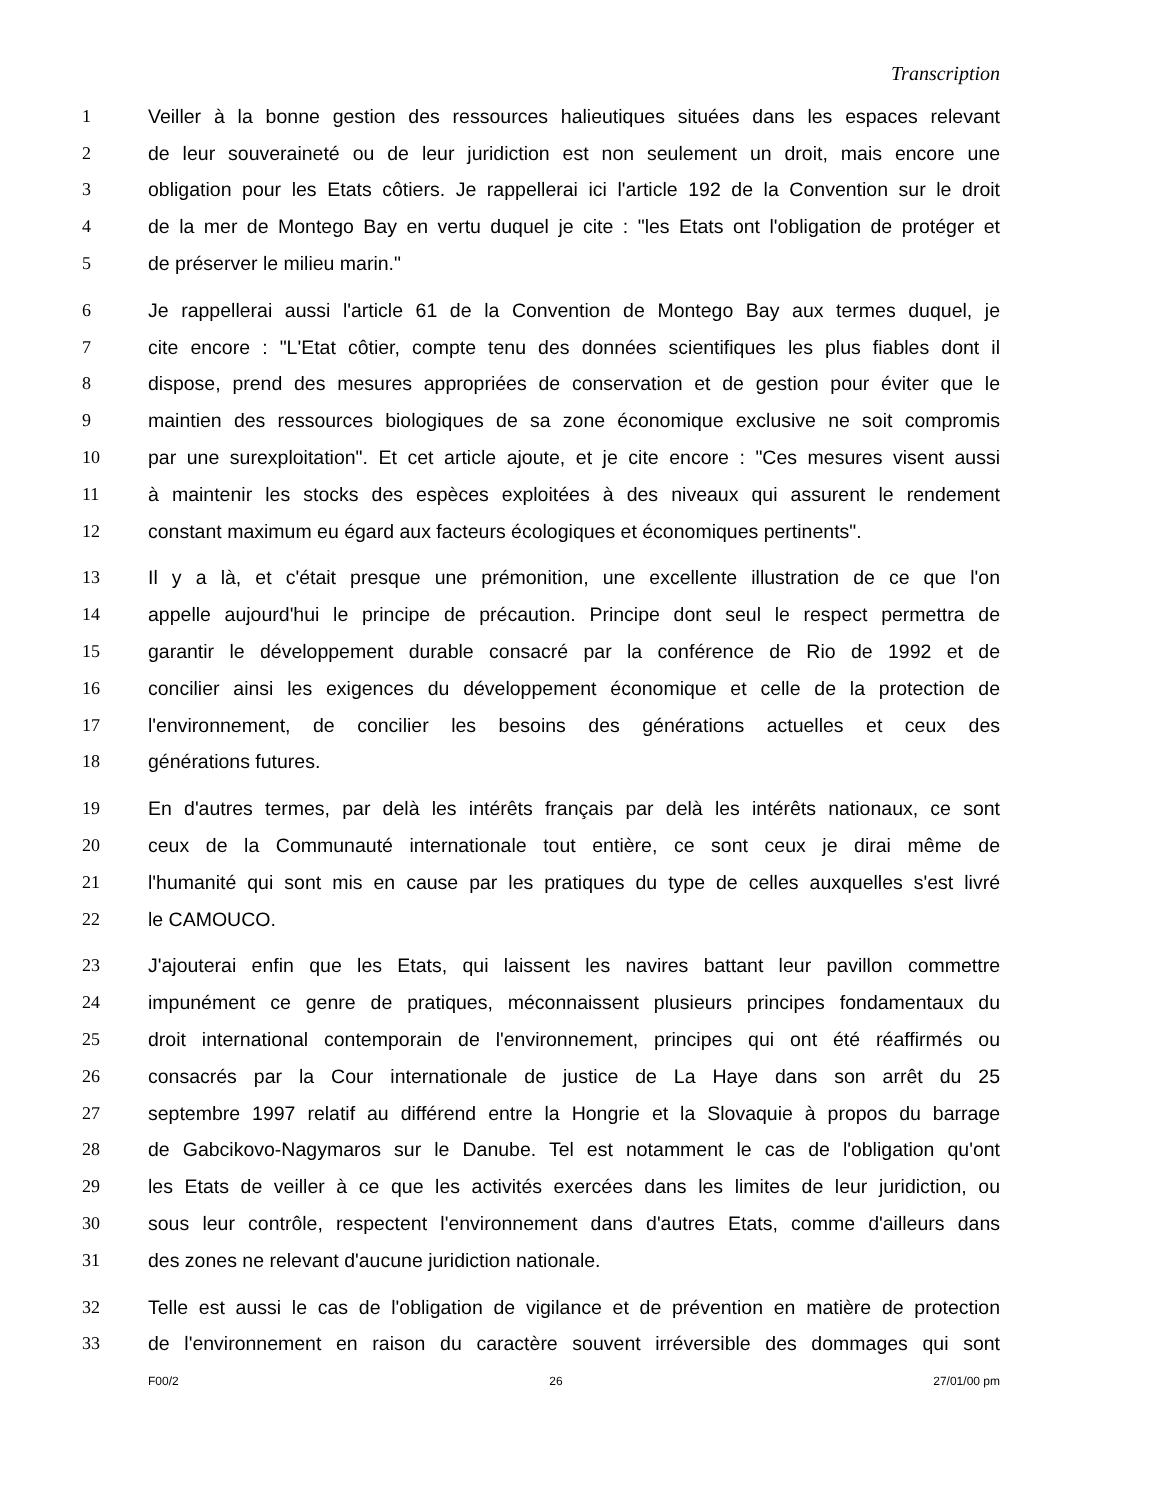Transcription
1 Veiller à la bonne gestion des ressources halieutiques situées dans les espaces relevant
2 de leur souveraineté ou de leur juridiction est non seulement un droit, mais encore une
3 obligation pour les Etats côtiers. Je rappellerai ici l'article 192 de la Convention sur le droit
4 de la mer de Montego Bay en vertu duquel je cite : "les Etats ont l'obligation de protéger et
5 de préserver le milieu marin."
6 Je rappellerai aussi l'article 61 de la Convention de Montego Bay aux termes duquel, je
7 cite encore : "L'Etat côtier, compte tenu des données scientifiques les plus fiables dont il
8 dispose, prend des mesures appropriées de conservation et de gestion pour éviter que le
9 maintien des ressources biologiques de sa zone économique exclusive ne soit compromis
10 par une surexploitation". Et cet article ajoute, et je cite encore : "Ces mesures visent aussi
11 à maintenir les stocks des espèces exploitées à des niveaux qui assurent le rendement
12 constant maximum eu égard aux facteurs écologiques et économiques pertinents".
13 Il y a là, et c'était presque une prémonition, une excellente illustration de ce que l'on
14 appelle aujourd'hui le principe de précaution. Principe dont seul le respect permettra de
15 garantir le développement durable consacré par la conférence de Rio de 1992 et de
16 concilier ainsi les exigences du développement économique et celle de la protection de
17 l'environnement, de concilier les besoins des générations actuelles et ceux des
18 générations futures.
19 En d'autres termes, par delà les intérêts français par delà les intérêts nationaux, ce sont
20 ceux de la Communauté internationale tout entière, ce sont ceux je dirai même de
21 l'humanité qui sont mis en cause par les pratiques du type de celles auxquelles s'est livré
22 le CAMOUCO.
23 J'ajouterai enfin que les Etats, qui laissent les navires battant leur pavillon commettre
24 impunément ce genre de pratiques, méconnaissent plusieurs principes fondamentaux du
25 droit international contemporain de l'environnement, principes qui ont été réaffirmés ou
26 consacrés par la Cour internationale de justice de La Haye dans son arrêt du 25
27 septembre 1997 relatif au différend entre la Hongrie et la Slovaquie à propos du barrage
28 de Gabcikovo-Nagymaros sur le Danube. Tel est notamment le cas de l'obligation qu'ont
29 les Etats de veiller à ce que les activités exercées dans les limites de leur juridiction, ou
30 sous leur contrôle, respectent l'environnement dans d'autres Etats, comme d'ailleurs dans
31 des zones ne relevant d'aucune juridiction nationale.
32 Telle est aussi le cas de l'obligation de vigilance et de prévention en matière de protection
33 de l'environnement en raison du caractère souvent irréversible des dommages qui sont
F00/2 26 27/01/00 pm